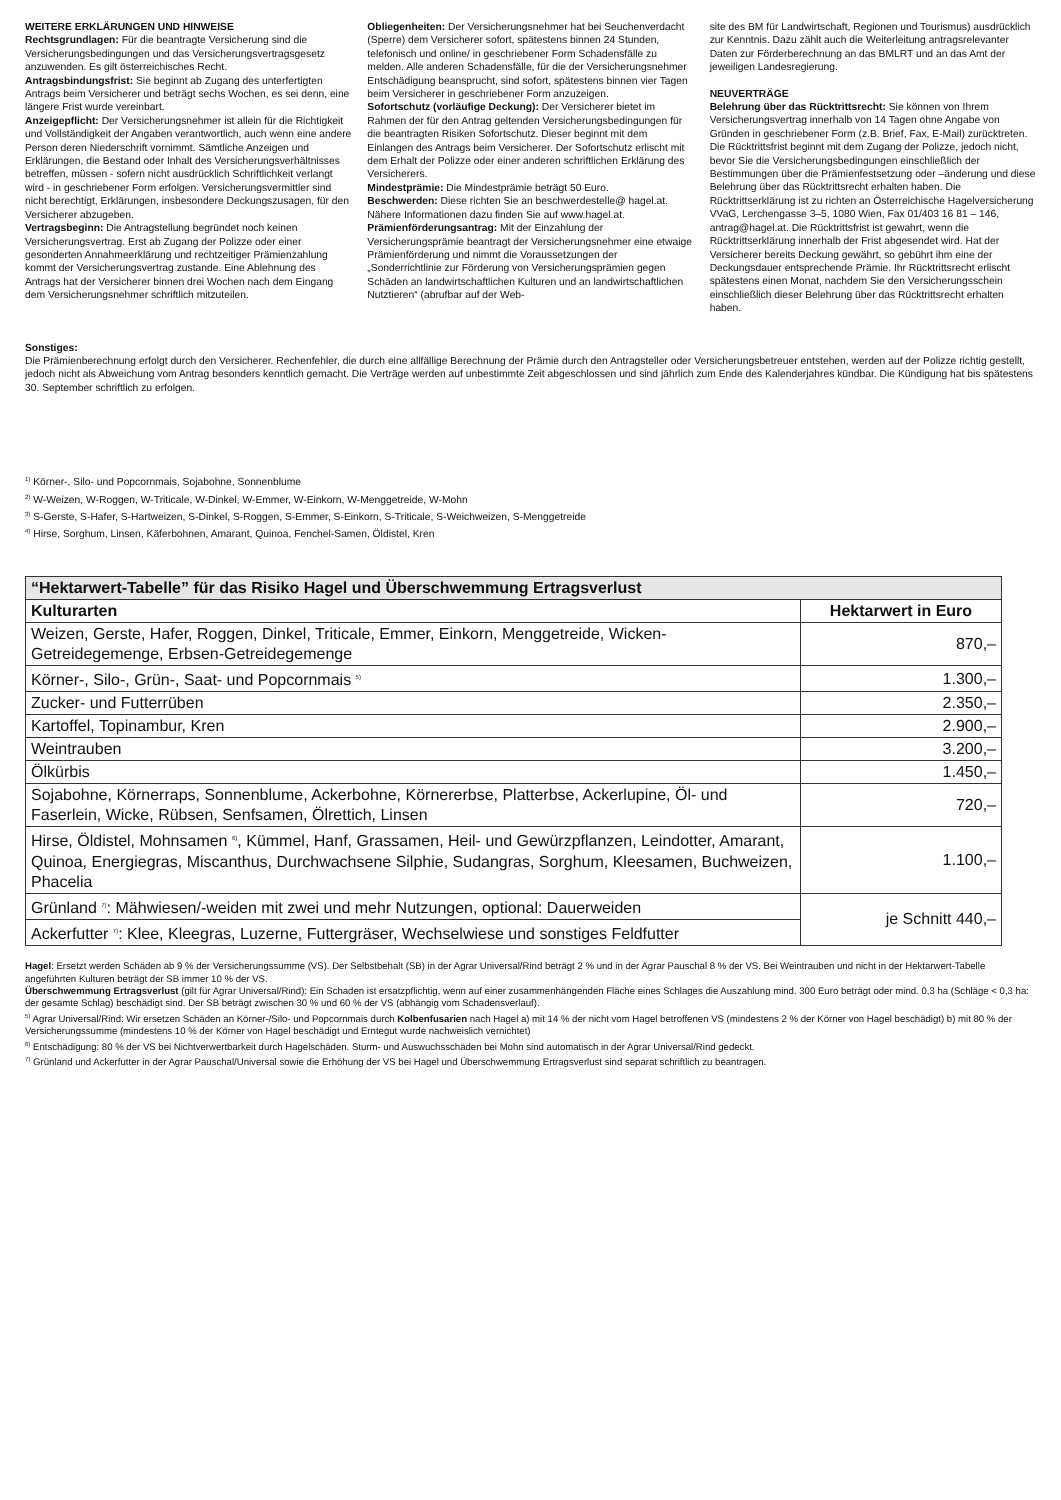WEITERE ERKLÄRUNGEN UND HINWEISE
Rechtsgrundlagen: Für die beantragte Versicherung sind die Versicherungsbedingungen und das Versicherungsvertragsgesetz anzuwenden. Es gilt österreichisches Recht.
Antragsbindungsfrist: Sie beginnt ab Zugang des unterfertigten Antrags beim Versicherer und beträgt sechs Wochen, es sei denn, eine längere Frist wurde vereinbart.
Anzeigepflicht: Der Versicherungsnehmer ist allein für die Richtigkeit und Vollständigkeit der Angaben verantwortlich, auch wenn eine andere Person deren Niederschrift vornimmt. Sämtliche Anzeigen und Erklärungen, die Bestand oder Inhalt des Versicherungsverhältnisses betreffen, müssen - sofern nicht ausdrücklich Schriftlichkeit verlangt wird - in geschriebener Form erfolgen. Versicherungsvermittler sind nicht berechtigt, Erklärungen, insbesondere Deckungszusagen, für den Versicherer abzugeben.
Vertragsbeginn: Die Antragstellung begründet noch keinen Versicherungsvertrag. Erst ab Zugang der Polizze oder einer gesonderten Annahmeerklärung und rechtzeitiger Prämienzahlung kommt der Versicherungsvertrag zustande. Eine Ablehnung des Antrags hat der Versicherer binnen drei Wochen nach dem Eingang dem Versicherungsnehmer schriftlich mitzuteilen.
Obliegenheiten: Der Versicherungsnehmer hat bei Seuchenverdacht (Sperre) dem Versicherer sofort, spätestens binnen 24 Stunden, telefonisch und online/ in geschriebener Form Schadensfälle zu melden. Alle anderen Schadensfälle, für die der Versicherungsnehmer Entschädigung beansprucht, sind sofort, spätestens binnen vier Tagen beim Versicherer in geschriebener Form anzuzeigen.
Sofortschutz (vorläufige Deckung): Der Versicherer bietet im Rahmen der für den Antrag geltenden Versicherungsbedingungen für die beantragten Risiken Sofortschutz. Dieser beginnt mit dem Einlangen des Antrags beim Versicherer. Der Sofortschutz erlischt mit dem Erhalt der Polizze oder einer anderen schriftlichen Erklärung des Versicherers.
Mindestprämie: Die Mindestprämie beträgt 50 Euro.
Beschwerden: Diese richten Sie an beschwerdestelle@ hagel.at. Nähere Informationen dazu finden Sie auf www.hagel.at.
Prämienförderungsantrag: Mit der Einzahlung der Versicherungsprämie beantragt der Versicherungsnehmer eine etwaige Prämienförderung und nimmt die Voraussetzungen der „Sonderrichtlinie zur Förderung von Versicherungsprämien gegen Schäden an landwirtschaftlichen Kulturen und an landwirtschaftlichen Nutztieren“ (abrufbar auf der Web-
site des BM für Landwirtschaft, Regionen und Tourismus) ausdrücklich zur Kenntnis. Dazu zählt auch die Weiterleitung antragsrelevanter Daten zur Förderberechnung an das BMLRT und an das Amt der jeweiligen Landesregierung.
NEUVERTRÄGE
Belehrung über das Rücktrittsrecht: Sie können von Ihrem Versicherungsvertrag innerhalb von 14 Tagen ohne Angabe von Gründen in geschriebener Form (z.B. Brief, Fax, E-Mail) zurücktreten. Die Rücktrittsfrist beginnt mit dem Zugang der Polizze, jedoch nicht, bevor Sie die Versicherungsbedingungen einschließlich der Bestimmungen über die Prämienfestsetzung oder –änderung und diese Belehrung über das Rücktrittsrecht erhalten haben. Die Rücktrittserklärung ist zu richten an Österreichische Hagelversicherung VVaG, Lerchengasse 3–5, 1080 Wien, Fax 01/403 16 81 – 146, antrag@hagel.at. Die Rücktrittsfrist ist gewahrt, wenn die Rücktrittserklärung innerhalb der Frist abgesendet wird. Hat der Versicherer bereits Deckung gewährt, so gebührt ihm eine der Deckungsdauer entsprechende Prämie. Ihr Rücktrittsrecht erlischt spätestens einen Monat, nachdem Sie den Versicherungsschein einschließlich dieser Belehrung über das Rücktrittsrecht erhalten haben.
Sonstiges:
Die Prämienberechnung erfolgt durch den Versicherer. Rechenfehler, die durch eine allfällige Berechnung der Prämie durch den Antragsteller oder Versicherungsbetreuer entstehen, werden auf der Polizze richtig gestellt, jedoch nicht als Abweichung vom Antrag besonders kenntlich gemacht. Die Verträge werden auf unbestimmte Zeit abgeschlossen und sind jährlich zum Ende des Kalenderjahres kündbar. Die Kündigung hat bis spätestens 30. September schriftlich zu erfolgen.
<sup>1)</sup> Körner-, Silo- und Popcornmais, Sojabohne, Sonnenblume
<sup>2)</sup> W-Weizen, W-Roggen, W-Triticale, W-Dinkel, W-Emmer, W-Einkorn, W-Menggetreide, W-Mohn
<sup>3)</sup> S-Gerste, S-Hafer, S-Hartweizen, S-Dinkel, S-Roggen, S-Emmer, S-Einkorn, S-Triticale, S-Weichweizen, S-Menggetreide
<sup>4)</sup> Hirse, Sorghum, Linsen, Käferbohnen, Amarant, Quinoa, Fenchel-Samen, Öldistel, Kren
| “Hektarwert-Tabelle” für das Risiko Hagel und Überschwemmung Ertragsverlust | |
| --- | --- |
| Kulturarten | Hektarwert in Euro |
| Weizen, Gerste, Hafer, Roggen, Dinkel, Triticale, Emmer, Einkorn, Menggetreide, Wicken-Getreidegemenge, Erbsen-Getreidegemenge | 870,– |
| Körner-, Silo-, Grün-, Saat- und Popcornmais <sup>5)</sup> | 1.300,– |
| Zucker- und Futterrüben | 2.350,– |
| Kartoffel, Topinambur, Kren | 2.900,– |
| Weintrauben | 3.200,– |
| Ölkürbis | 1.450,– |
| Sojabohne, Körnerraps, Sonnenblume, Ackerbohne, Körnererbse, Platterbse, Ackerlupine, Öl- und Faserlein, Wicke, Rübsen, Senfsamen, Ölrettich, Linsen | 720,– |
| Hirse, Öldistel, Mohnsamen <sup>6)</sup>, Kümmel, Hanf, Grassamen, Heil- und Gewürzpflanzen, Leindotter, Amarant, Quinoa, Energiegras, Miscanthus, Durchwachsene Silphie, Sudangras, Sorghum, Kleesamen, Buchweizen, Phacelia | 1.100,– |
| Grünland <sup>7)</sup>: Mähwiesen/-weiden mit zwei und mehr Nutzungen, optional: Dauerweiden | je Schnitt 440,– |
| Ackerfutter <sup>7)</sup>: Klee, Kleegras, Luzerne, Futtergräser, Wechselwiese und sonstiges Feldfutter | |
Hagel: Ersetzt werden Schäden ab 9 % der Versicherungssumme (VS). Der Selbstbehalt (SB) in der Agrar Universal/Rind beträgt 2 % und in der Agrar Pauschal 8 % der VS. Bei Weintrauben und nicht in der Hektarwert-Tabelle angeführten Kulturen beträgt der SB immer 10 % der VS.
Überschwemmung Ertragsverlust (gilt für Agrar Universal/Rind): Ein Schaden ist ersatzpflichtig, wenn auf einer zusammenhängenden Fläche eines Schlages die Auszahlung mind. 300 Euro beträgt oder mind. 0,3 ha (Schläge < 0,3 ha: der gesamte Schlag) beschädigt sind. Der SB beträgt zwischen 30 % und 60 % der VS (abhängig vom Schadensverlauf).
<sup>5)</sup> Agrar Universal/Rind: Wir ersetzen Schäden an Körner-/Silo- und Popcornmais durch Kolbenfusarien nach Hagel a) mit 14 % der nicht vom Hagel betroffenen VS (mindestens 2 % der Körner von Hagel beschädigt) b) mit 80 % der Versicherungssumme (mindestens 10 % der Körner von Hagel beschädigt und Erntegut wurde nachweislich vernichtet)
<sup>6)</sup> Entschädigung: 80 % der VS bei Nichtverwertbarkeit durch Hagelschäden. Sturm- und Auswuchsschäden bei Mohn sind automatisch in der Agrar Universal/Rind gedeckt.
<sup>7)</sup> Grünland und Ackerfutter in der Agrar Pauschal/Universal sowie die Erhöhung der VS bei Hagel und Überschwemmung Ertragsverlust sind separat schriftlich zu beantragen.